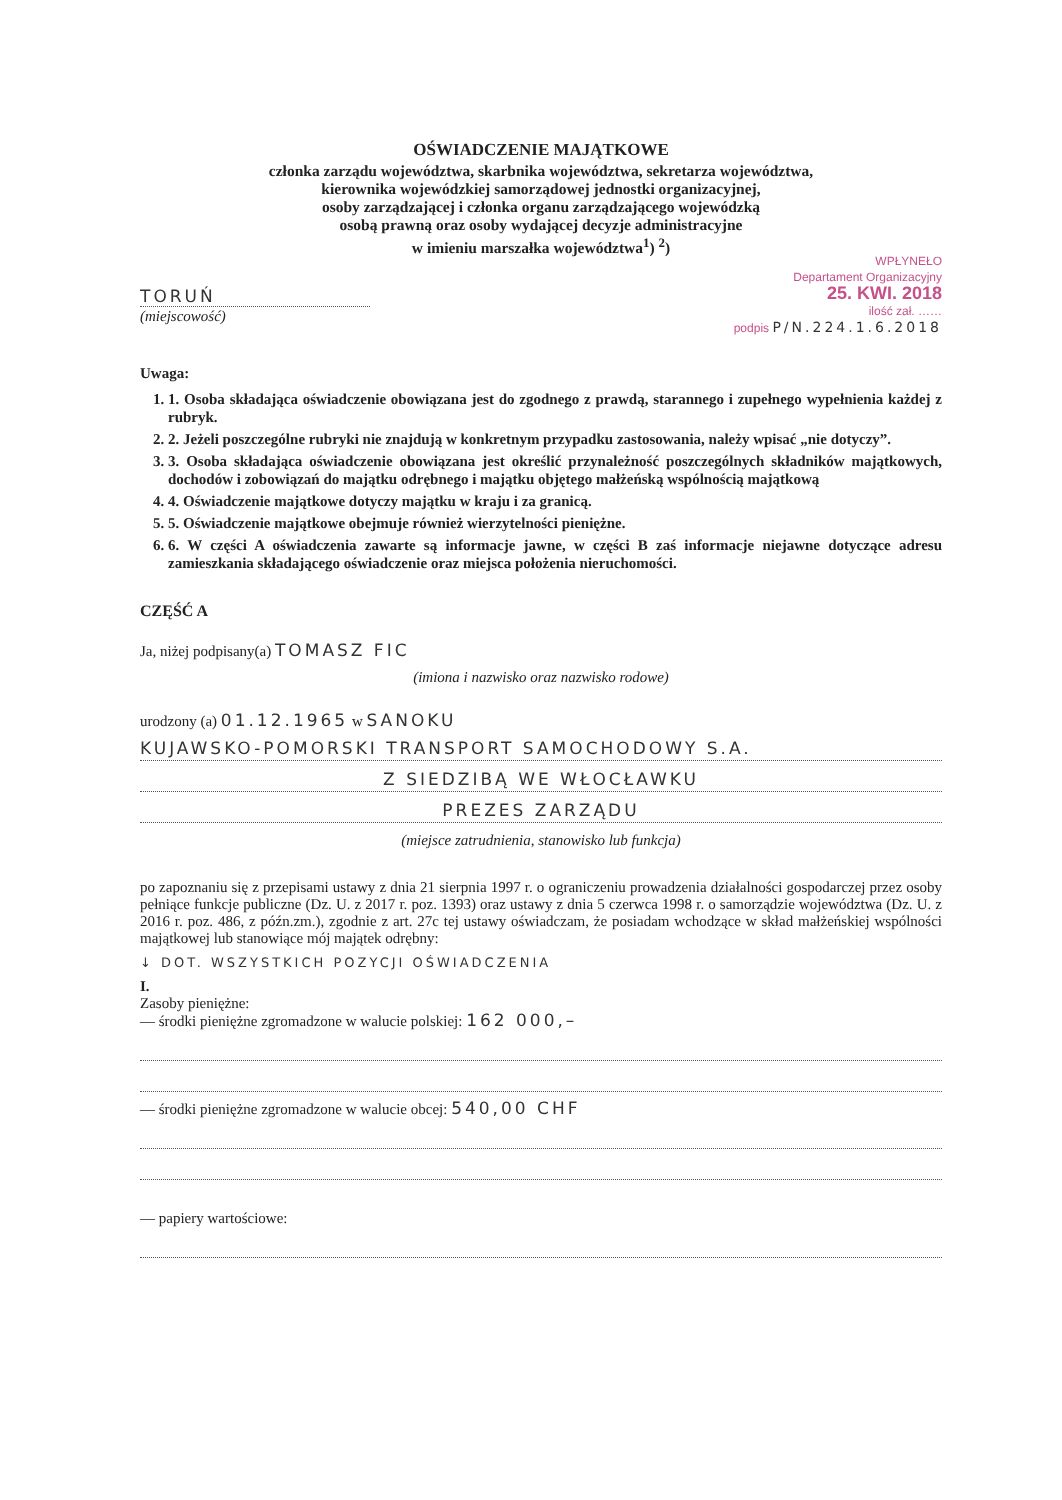OŚWIADCZENIE MAJĄTKOWE
członka zarządu województwa, skarbnika województwa, sekretarza województwa,
kierownika wojewódzkiej samorządowej jednostki organizacyjnej,
osoby zarządzającej i członka organu zarządzającego wojewódzką
osobą prawną oraz osoby wydającej decyzje administracyjne
w imieniu marszałka województwa<sup>1</sup>) <sup>2</sup>)
WPŁYNEŁO
Departament Organizacyjny
25. KWI. 2018
ilość zał. ……
podpis P/N.224.1.6.2018
TORUŃ
(miejscowość)
Uwaga:
1. 1. Osoba składająca oświadczenie obowiązana jest do zgodnego z prawdą, starannego i zupełnego wypełnienia każdej z rubryk.
2. 2. Jeżeli poszczególne rubryki nie znajdują w konkretnym przypadku zastosowania, należy wpisać „nie dotyczy”.
3. 3. Osoba składająca oświadczenie obowiązana jest określić przynależność poszczególnych składników majątkowych, dochodów i zobowiązań do majątku odrębnego i majątku objętego małżeńską wspólnością majątkową
4. 4. Oświadczenie majątkowe dotyczy majątku w kraju i za granicą.
5. 5. Oświadczenie majątkowe obejmuje również wierzytelności pieniężne.
6. 6. W części A oświadczenia zawarte są informacje jawne, w części B zaś informacje niejawne dotyczące adresu zamieszkania składającego oświadczenie oraz miejsca położenia nieruchomości.
CZĘŚĆ A
Ja, niżej podpisany(a) TOMASZ FIC
(imiona i nazwisko oraz nazwisko rodowe)
urodzony (a) 01.12.1965 w SANOKU
KUJAWSKO-POMORSKI TRANSPORT SAMOCHODOWY S.A.
Z SIEDZIBĄ WE WŁOCŁAWKU
PREZES ZARZĄDU
(miejsce zatrudnienia, stanowisko lub funkcja)
po zapoznaniu się z przepisami ustawy z dnia 21 sierpnia 1997 r. o ograniczeniu prowadzenia działalności gospodarczej przez osoby pełniące funkcje publiczne (Dz. U. z 2017 r. poz. 1393) oraz ustawy z dnia 5 czerwca 1998 r. o samorządzie województwa (Dz. U. z 2016 r. poz. 486, z późn.zm.), zgodnie z art. 27c tej ustawy oświadczam, że posiadam wchodzące w skład małżeńskiej wspólności majątkowej lub stanowiące mój majątek odrębny:
↓ DOT. WSZYSTKICH POZYCJI OŚWIADCZENIA
I.
Zasoby pieniężne:
— środki pieniężne zgromadzone w walucie polskiej: 162 000,–
— środki pieniężne zgromadzone w walucie obcej: 540,00 CHF
— papiery wartościowe: